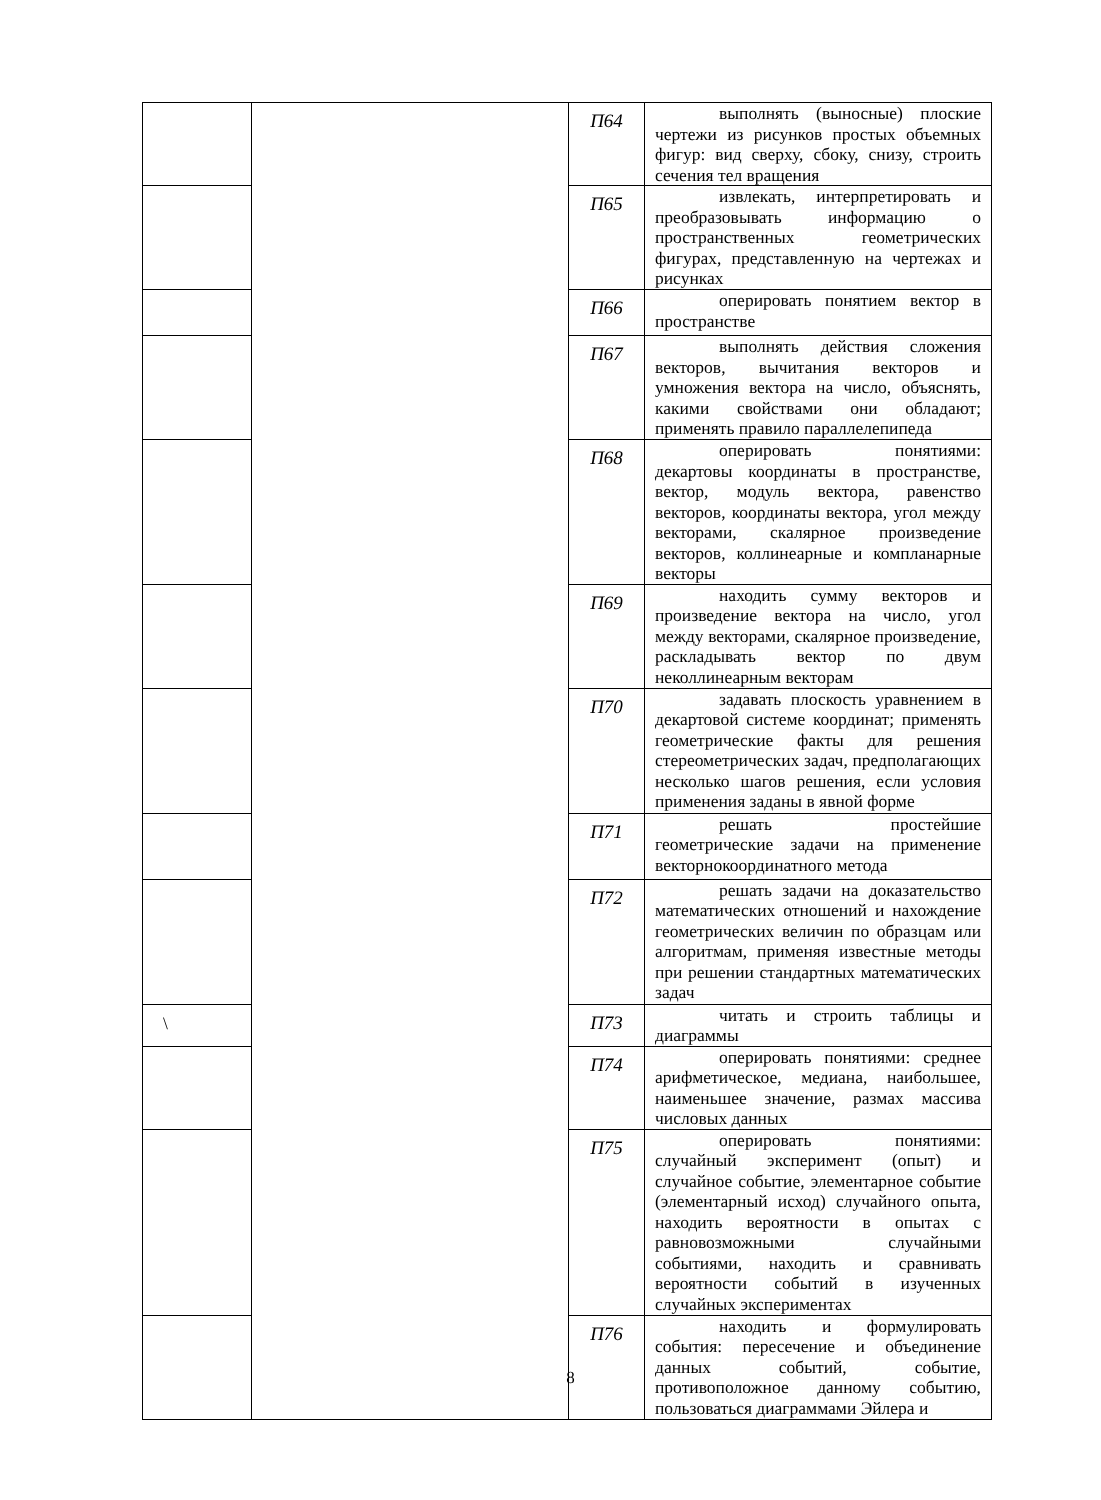| | | П64 | выполнять (выносные) плоские чертежи из рисунков простых объемных фигур: вид сверху, сбоку, снизу, строить сечения тел вращения |
| | | П65 | извлекать, интерпретировать и преобразовывать информацию о пространственных геометрических фигурах, представленную на чертежах и рисунках |
| | | П66 | оперировать понятием вектор в пространстве |
| | | П67 | выполнять действия сложения векторов, вычитания векторов и умножения вектора на число, объяснять, какими свойствами они обладают; применять правило параллелепипеда |
| | | П68 | оперировать понятиями: декартовы координаты в пространстве, вектор, модуль вектора, равенство векторов, координаты вектора, угол между векторами, скалярное произведение векторов, коллинеарные и компланарные векторы |
| | | П69 | находить сумму векторов и произведение вектора на число, угол между векторами, скалярное произведение, раскладывать вектор по двум неколлинеарным векторам |
| | | П70 | задавать плоскость уравнением в декартовой системе координат; применять геометрические факты для решения стереометрических задач, предполагающих несколько шагов решения, если условия применения заданы в явной форме |
| | | П71 | решать простейшие геометрические задачи на применение векторнокоординатного метода |
| | | П72 | решать задачи на доказательство математических отношений и нахождение геометрических величин по образцам или алгоритмам, применяя известные методы при решении стандартных математических задач |
| \ | | П73 | читать и строить таблицы и диаграммы |
| | | П74 | оперировать понятиями: среднее арифметическое, медиана, наибольшее, наименьшее значение, размах массива числовых данных |
| | | П75 | оперировать понятиями: случайный эксперимент (опыт) и случайное событие, элементарное событие (элементарный исход) случайного опыта, находить вероятности в опытах с равновозможными случайными событиями, находить и сравнивать вероятности событий в изученных случайных экспериментах |
| | | П76 | находить и формулировать события: пересечение и объединение данных событий, событие, противоположное данному событию, пользоваться диаграммами Эйлера и |
8